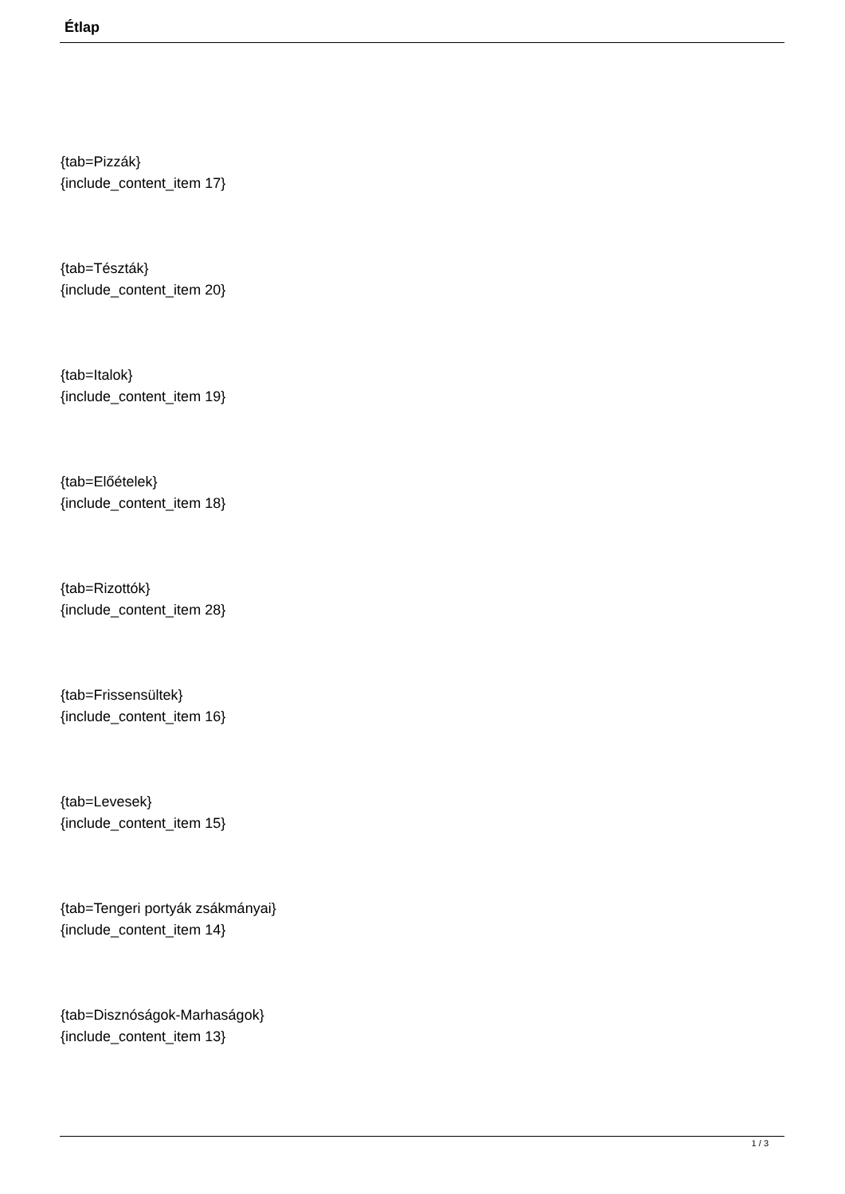Étlap
{tab=Pizzák}
{include_content_item 17}
{tab=Tészták}
{include_content_item 20}
{tab=Italok}
{include_content_item 19}
{tab=Előételek}
{include_content_item 18}
{tab=Rizottók}
{include_content_item 28}
{tab=Frissensültek}
{include_content_item 16}
{tab=Levesek}
{include_content_item 15}
{tab=Tengeri portyák zsákmányai}
{include_content_item 14}
{tab=Disznóságok-Marhaságok}
{include_content_item 13}
1 / 3